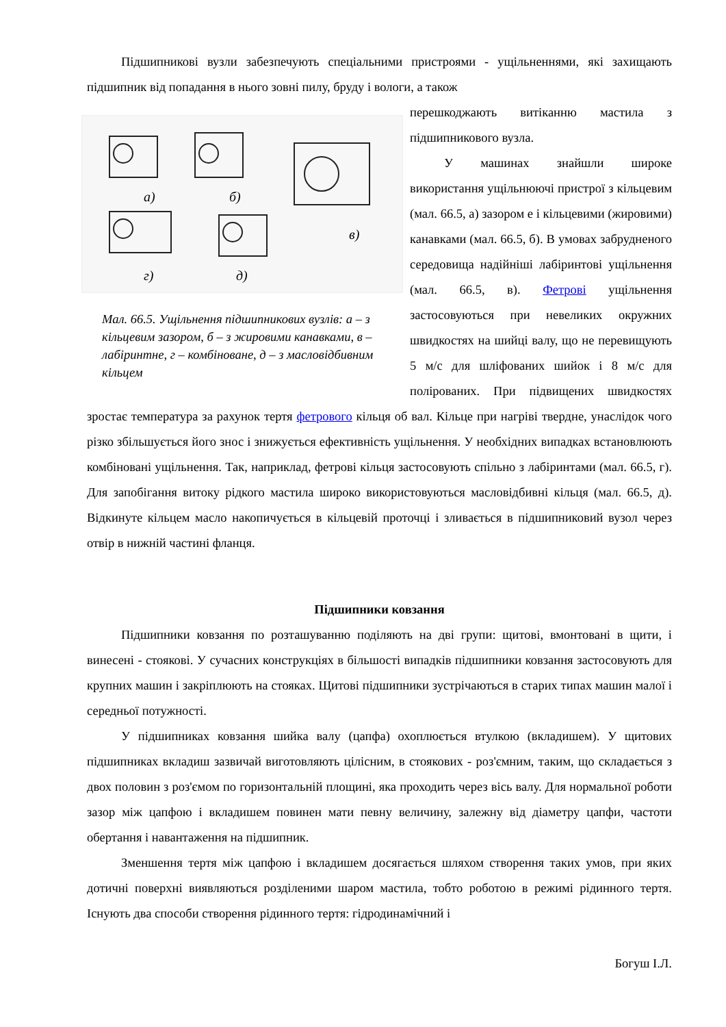Підшипникові вузли забезпечують спеціальними пристроями - ущільненнями, які захищають підшипник від попадання в нього зовні пилу, бруду і вологи, а також
а)
б)
в)
г)
д)
Мал. 66.5. Ущільнення підшипникових вузлів: а – з кільцевим зазором, б – з жировими канавками, в – лабіринтне, г – комбіноване, д – з масловідбивним кільцем
перешкоджають витіканню мастила з підшипникового вузла.
У машинах знайшли широке використання ущільнюючі пристрої з кільцевим (мал. 66.5, а) зазором е і кільцевими (жировими) канавками (мал. 66.5, б). В умовах забрудненого середовища надійніші лабіринтові ущільнення (мал. 66.5, в). Фетрові ущільнення застосовуються при невеликих окружних швидкостях на шийці валу, що не перевищують 5 м/с для шліфованих шийок і 8 м/с для полірованих. При підвищених швидкостях зростає температура за рахунок тертя фетрового кільця об вал. Кільце при нагріві твердне, унаслідок чого різко збільшується його знос і знижується ефективність ущільнення. У необхідних випадках встановлюють комбіновані ущільнення. Так, наприклад, фетрові кільця застосовують спільно з лабіринтами (мал. 66.5, г). Для запобігання витоку рідкого мастила широко використовуються масловідбивні кільця (мал. 66.5, д). Відкинуте кільцем масло накопичується в кільцевій проточці і зливається в підшипниковий вузол через отвір в нижній частині фланця.
Підшипники ковзання
Підшипники ковзання по розташуванню поділяють на дві групи: щитові, вмонтовані в щити, і винесені - стоякові. У сучасних конструкціях в більшості випадків підшипники ковзання застосовують для крупних машин і закріплюють на стояках. Щитові підшипники зустрічаються в старих типах машин малої і середньої потужності.
У підшипниках ковзання шийка валу (цапфа) охоплюється втулкою (вкладишем). У щитових підшипниках вкладиш зазвичай виготовляють цілісним, в стоякових - роз'ємним, таким, що складається з двох половин з роз'ємом по горизонтальній площині, яка проходить через вісь валу. Для нормальної роботи зазор між цапфою і вкладишем повинен мати певну величину, залежну від діаметру цапфи, частоти обертання і навантаження на підшипник.
Зменшення тертя між цапфою і вкладишем досягається шляхом створення таких умов, при яких дотичні поверхні виявляються розділеними шаром мастила, тобто роботою в режимі рідинного тертя. Існують два способи створення рідинного тертя: гідродинамічний і
Богуш І.Л.